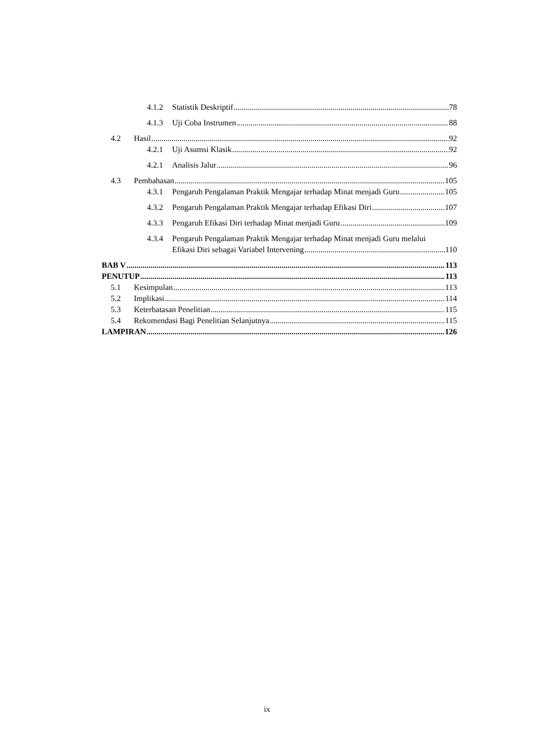4.1.2 Statistik Deskriptif 78
4.1.3 Uji Coba Instrumen 88
4.2 Hasil 92
4.2.1 Uji Asumsi Klasik 92
4.2.1 Analisis Jalur 96
4.3 Pembahasan 105
4.3.1 Pengaruh Pengalaman Praktik Mengajar terhadap Minat menjadi Guru 105
4.3.2 Pengaruh Pengalaman Praktik Mengajar terhadap Efikasi Diri 107
4.3.3 Pengaruh Efikasi Diri terhadap Minat menjadi Guru 109
4.3.4 Pengaruh Pengalaman Praktik Mengajar terhadap Minat menjadi Guru melalui
Efikasi Diri sebagai Variabel Intervening 110
BAB V 113
PENUTUP 113
5.1 Kesimpulan 113
5.2 Implikasi 114
5.3 Keterbatasan Penelitian 115
5.4 Rekomendasi Bagi Penelitian Selanjutnya 115
LAMPIRAN 126
ix